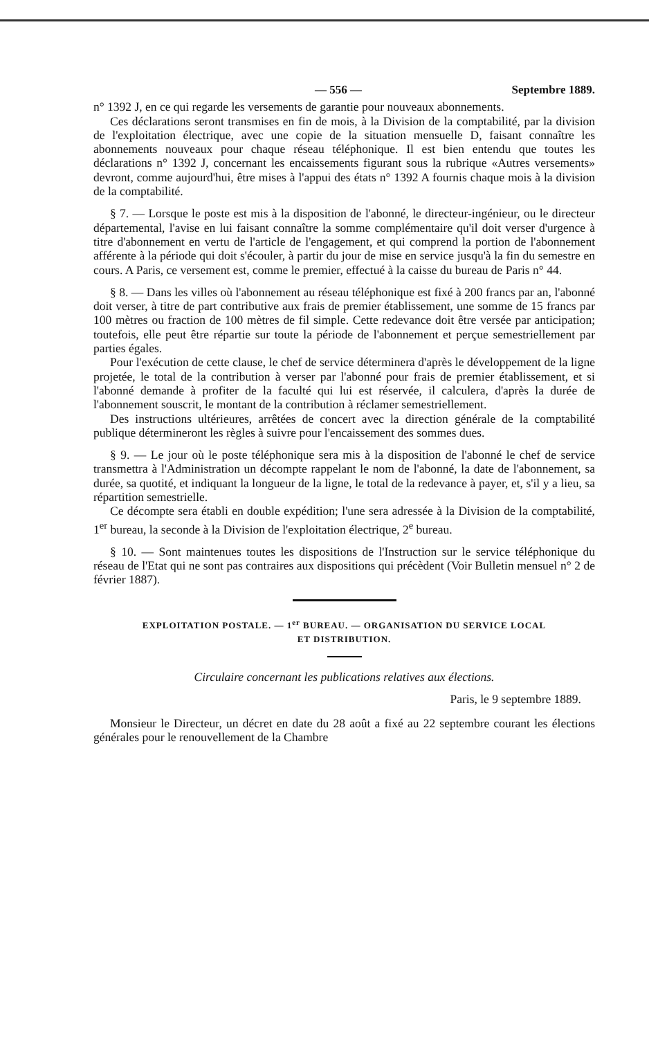— 556 — Septembre 1889.
n° 1392 J, en ce qui regarde les versements de garantie pour nouveaux abonnements.
Ces déclarations seront transmises en fin de mois, à la Division de la comptabilité, par la division de l'exploitation électrique, avec une copie de la situation mensuelle D, faisant connaître les abonnements nouveaux pour chaque réseau téléphonique. Il est bien entendu que toutes les déclarations n° 1392 J, concernant les encaissements figurant sous la rubrique «Autres versements» devront, comme aujourd'hui, être mises à l'appui des états n° 1392 A fournis chaque mois à la division de la comptabilité.
§ 7. — Lorsque le poste est mis à la disposition de l'abonné, le directeur-ingénieur, ou le directeur départemental, l'avise en lui faisant connaître la somme complémentaire qu'il doit verser d'urgence à titre d'abonnement en vertu de l'article de l'engagement, et qui comprend la portion de l'abonnement afférente à la période qui doit s'écouler, à partir du jour de mise en service jusqu'à la fin du semestre en cours. A Paris, ce versement est, comme le premier, effectué à la caisse du bureau de Paris n° 44.
§ 8. — Dans les villes où l'abonnement au réseau téléphonique est fixé à 200 francs par an, l'abonné doit verser, à titre de part contributive aux frais de premier établissement, une somme de 15 francs par 100 mètres ou fraction de 100 mètres de fil simple. Cette redevance doit être versée par anticipation; toutefois, elle peut être répartie sur toute la période de l'abonnement et perçue semestriellement par parties égales.
Pour l'exécution de cette clause, le chef de service déterminera d'après le développement de la ligne projetée, le total de la contribution à verser par l'abonné pour frais de premier établissement, et si l'abonné demande à profiter de la faculté qui lui est réservée, il calculera, d'après la durée de l'abonnement souscrit, le montant de la contribution à réclamer semestriellement.
Des instructions ultérieures, arrêtées de concert avec la direction générale de la comptabilité publique détermineront les règles à suivre pour l'encaissement des sommes dues.
§ 9. — Le jour où le poste téléphonique sera mis à la disposition de l'abonné le chef de service transmettra à l'Administration un décompte rappelant le nom de l'abonné, la date de l'abonnement, sa durée, sa quotité, et indiquant la longueur de la ligne, le total de la redevance à payer, et, s'il y a lieu, sa répartition semestrielle.
Ce décompte sera établi en double expédition; l'une sera adressée à la Division de la comptabilité, 1<sup>er</sup> bureau, la seconde à la Division de l'exploitation électrique, 2<sup>e</sup> bureau.
§ 10. — Sont maintenues toutes les dispositions de l'Instruction sur le service téléphonique du réseau de l'Etat qui ne sont pas contraires aux dispositions qui précèdent (Voir Bulletin mensuel n° 2 de février 1887).
EXPLOITATION POSTALE. — 1<sup>er</sup> BUREAU. — ORGANISATION DU SERVICE LOCAL
ET DISTRIBUTION.
Circulaire concernant les publications relatives aux élections.
Paris, le 9 septembre 1889.
Monsieur le Directeur, un décret en date du 28 août a fixé au 22 septembre courant les élections générales pour le renouvellement de la Chambre